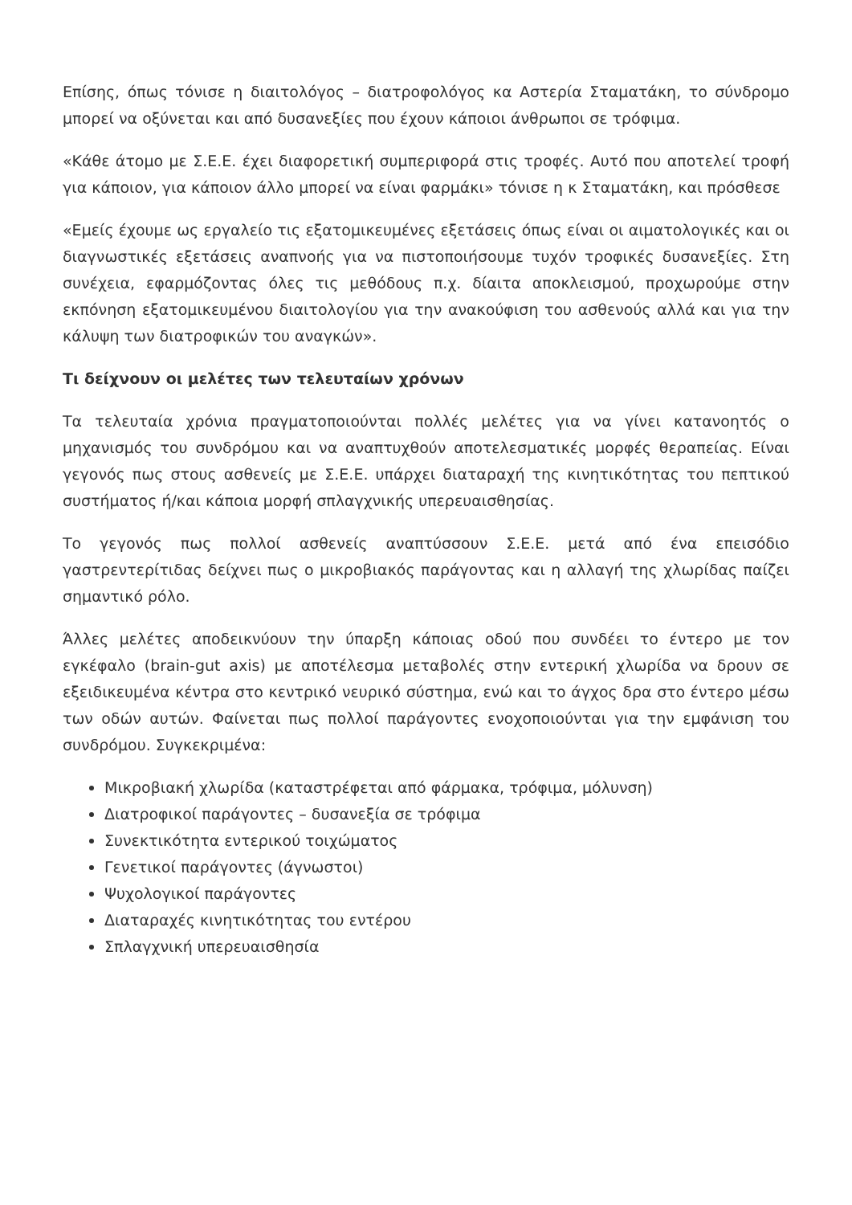Επίσης, όπως τόνισε η διαιτολόγος – διατροφολόγος κα Αστερία Σταματάκη, το σύνδρομο μπορεί να οξύνεται και από δυσανεξίες που έχουν κάποιοι άνθρωποι σε τρόφιμα.
«Κάθε άτομο με Σ.Ε.Ε. έχει διαφορετική συμπεριφορά στις τροφές. Αυτό που αποτελεί τροφή για κάποιον, για κάποιον άλλο μπορεί να είναι φαρμάκι» τόνισε η κ Σταματάκη, και πρόσθεσε
«Εμείς έχουμε ως εργαλείο τις εξατομικευμένες εξετάσεις όπως είναι οι αιματολογικές και οι διαγνωστικές εξετάσεις αναπνοής για να πιστοποιήσουμε τυχόν τροφικές δυσανεξίες. Στη συνέχεια, εφαρμόζοντας όλες τις μεθόδους π.χ. δίαιτα αποκλεισμού, προχωρούμε στην εκπόνηση εξατομικευμένου διαιτολογίου για την ανακούφιση του ασθενούς αλλά και για την κάλυψη των διατροφικών του αναγκών».
Τι δείχνουν οι μελέτες των τελευταίων χρόνων
Τα τελευταία χρόνια πραγματοποιούνται πολλές μελέτες για να γίνει κατανοητός ο μηχανισμός του συνδρόμου και να αναπτυχθούν αποτελεσματικές μορφές θεραπείας. Είναι γεγονός πως στους ασθενείς με Σ.Ε.Ε. υπάρχει διαταραχή της κινητικότητας του πεπτικού συστήματος ή/και κάποια μορφή σπλαγχνικής υπερευαισθησίας.
Το γεγονός πως πολλοί ασθενείς αναπτύσσουν Σ.Ε.Ε. μετά από ένα επεισόδιο γαστρεντερίτιδας δείχνει πως ο μικροβιακός παράγοντας και η αλλαγή της χλωρίδας παίζει σημαντικό ρόλο.
Άλλες μελέτες αποδεικνύουν την ύπαρξη κάποιας οδού που συνδέει το έντερο με τον εγκέφαλο (brain-gut axis) με αποτέλεσμα μεταβολές στην εντερική χλωρίδα να δρουν σε εξειδικευμένα κέντρα στο κεντρικό νευρικό σύστημα, ενώ και το άγχος δρα στο έντερο μέσω των οδών αυτών. Φαίνεται πως πολλοί παράγοντες ενοχοποιούνται για την εμφάνιση του συνδρόμου. Συγκεκριμένα:
Μικροβιακή χλωρίδα (καταστρέφεται από φάρμακα, τρόφιμα, μόλυνση)
Διατροφικοί παράγοντες – δυσανεξία σε τρόφιμα
Συνεκτικότητα εντερικού τοιχώματος
Γενετικοί παράγοντες (άγνωστοι)
Ψυχολογικοί παράγοντες
Διαταραχές κινητικότητας του εντέρου
Σπλαγχνική υπερευαισθησία